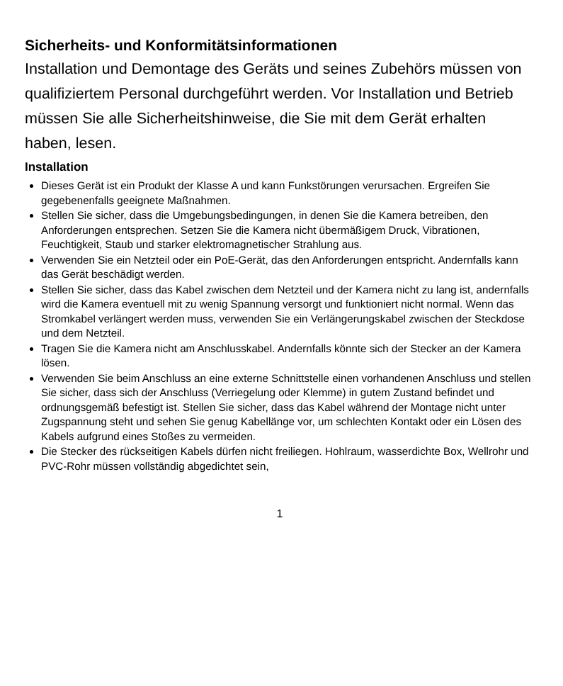Sicherheits- und Konformitätsinformationen
Installation und Demontage des Geräts und seines Zubehörs müssen von qualifiziertem Personal durchgeführt werden. Vor Installation und Betrieb müssen Sie alle Sicherheitshinweise, die Sie mit dem Gerät erhalten haben, lesen.
Installation
Dieses Gerät ist ein Produkt der Klasse A und kann Funkstörungen verursachen. Ergreifen Sie gegebenenfalls geeignete Maßnahmen.
Stellen Sie sicher, dass die Umgebungsbedingungen, in denen Sie die Kamera betreiben, den Anforderungen entsprechen. Setzen Sie die Kamera nicht übermäßigem Druck, Vibrationen, Feuchtigkeit, Staub und starker elektromagnetischer Strahlung aus.
Verwenden Sie ein Netzteil oder ein PoE-Gerät, das den Anforderungen entspricht. Andernfalls kann das Gerät beschädigt werden.
Stellen Sie sicher, dass das Kabel zwischen dem Netzteil und der Kamera nicht zu lang ist, andernfalls wird die Kamera eventuell mit zu wenig Spannung versorgt und funktioniert nicht normal. Wenn das Stromkabel verlängert werden muss, verwenden Sie ein Verlängerungskabel zwischen der Steckdose und dem Netzteil.
Tragen Sie die Kamera nicht am Anschlusskabel. Andernfalls könnte sich der Stecker an der Kamera lösen.
Verwenden Sie beim Anschluss an eine externe Schnittstelle einen vorhandenen Anschluss und stellen Sie sicher, dass sich der Anschluss (Verriegelung oder Klemme) in gutem Zustand befindet und ordnungsgemäß befestigt ist. Stellen Sie sicher, dass das Kabel während der Montage nicht unter Zugspannung steht und sehen Sie genug Kabellänge vor, um schlechten Kontakt oder ein Lösen des Kabels aufgrund eines Stoßes zu vermeiden.
Die Stecker des rückseitigen Kabels dürfen nicht freiliegen. Hohlraum, wasserdichte Box, Wellrohr und PVC-Rohr müssen vollständig abgedichtet sein,
1